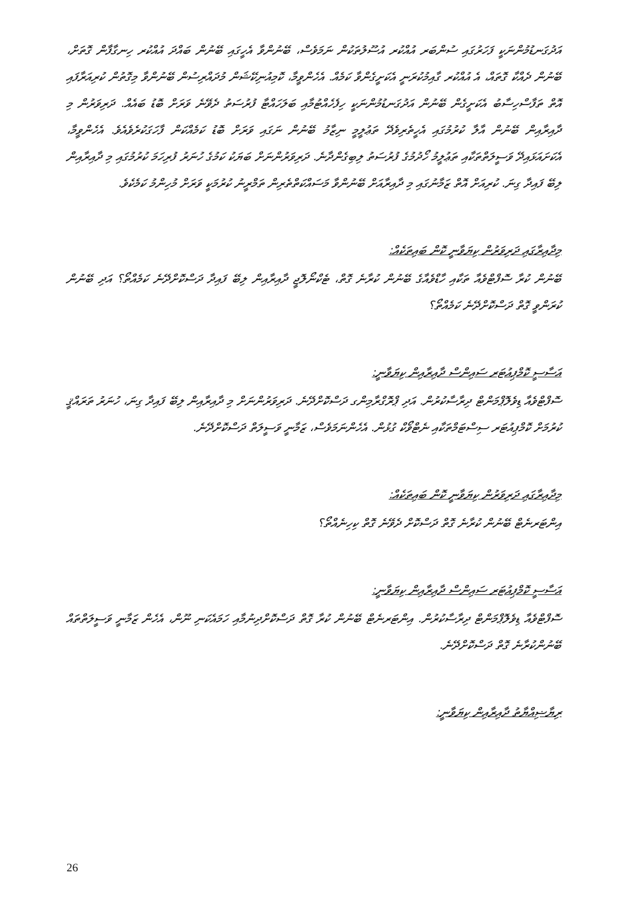އަދުގަނޑުމުންނަކީ ފަހަރުގައި ސުންބަރ އުއްކުރ އުސޫލުތަކުން ނަމަވެސް، ބޭނުންވާ އެހީގައި ބޭނުން ބައްދަ އުއްކުރ ހިނގާފާން ގޮތަށް، ބޭނުން ދެއްކާ ގޮތައް، އެ އުއްކުރ ގާއިމުކުރަނީ އެކަށީގެންވާ ކަމެއް. އެހެންވީމާ، ކޮމިއުނިކޭޝަން މުދައްރިސުން ބޭނުންވާ މިގޮތުން ކުރިއަރާފައި އޮތް ތަފާސްހިސާބު އެކަށީގެން ބޭނުން އަދުގަނޑުމުންނަކީ ހިފެހެއްޓުމާއި ބަލަހައްޓާ ފުރުސަތު ދެވޭނެ ވަރަށް ބޮޑު ބައެއް. ދަރިވަރުން މި ދާއިރާއިން ބޭނުން އާލާ ކުރުމުގައި އެހީތެރިވެދޭ ތަޢުލީމީ ނިޒާމު ބޭނުން ނަގައި ވަރަށް ބޮޑު ކަމެއްކަން ފާހަގަކުރެވެއެވެ. އެހެންވީމާ، އެކަށައަޅައިދޭ ވަސީލަތްތަކާއި ތަޢުލީމު ހޯދުމުގެ ފުރުސަތު ލިބިގެންދާނެ. ދަރިވަރުންނަށް ބަޔަކު ކަމުގެ ހުނަރު ފުރިހަމަ ކުރުމުގައި މި ދާއިރާއިން ލިބޭ ފައިދާ ގިނަ. ކުރިއަށް އޮތް ޒަމާނުގައި މި ދާއިރާއަށް ބޭނުންވާ މަސައްކަތްތެރިން ތަމްރީނު ކުރުމަކީ ވަރަށް މުހިންމު ކަމެކެވެ.
މިދާއިރާގައި ދަރިވަރުން ކިޔަވާނީ ކޮން ބައިތަކެއް:
ބޭނުން ކުރާ ސޮފްޓްވެއާ ތަކާއި ހާޑްވެއާގެ ބޭނުން ކުރާނެ ގޮތް، ޓެކްނޯލޮޖީ ދާއިރާއިން ލިބޭ ފައިދާ ދަސްކޮށްދޭނެ ކަމެއްތޯ؟ އަދި ބޭނުން ކުރަންވީ ގޮތް ދަސްކޮށްދޭނެ ކަމެއްތޯ؟
އަސާސީ ކޮމްޕިއުޓަރ ސައިންސް ދާއިރާއިން ކިޔަވާނީ:
ސޮފްޓްވެއާ ޑިވެލޮޕްމަންޓް ދިރާސާކުރުން. އަދި ޕްރޮގްރާމިންގ ދަސްކޮށްދޭނެ. ދަރިވަރުންނަށް މި ދާއިރާއިން ލިބޭ ފައިދާ ގިނަ، ހުނަރު ތަރައްޤީ ކުރުމަށް ކޮމްޕިއުޓަރ ސިސްޓަމްތަކާއި ނެޓްވޯކް ގުޅުން. އެހެންނަމަވެސް، ޒަމާނީ ވަސީލަތް ދަސްކޮށްދޭނެ.
މިދާއިރާގައި ދަރިވަރުން ކިޔަވާނީ ކޮން ބައިތަކެއް:
އިންޓަރނެޓް ބޭނުން ކުރާނެ ގޮތް ދަސްކޮށް ދެވޭނެ ގޮތް ކިހިނެއްތޯ؟
އަސާސީ ކޮމްޕިއުޓަރ ސައިންސް ދާއިރާއިން ކިޔަވާނީ:
ސޮފްޓްވެއާ ޑިވެލޮޕްމަންޓް ދިރާސާކުރުން. އިންޓަރނެޓް ބޭނުން ކުރާ ގޮތް ދަސްކޮށްދިނުމާއި ހަމައެކަނި ނޫން، އެހެން ޒަމާނީ ވަސީލަތްތައް ބޭނުންކުރާނެ ގޮތް ދަސްކޮށްދޭނެ.
ރިޔާޟިއްޔާތު ދާއިރާއިން ކިޔަވާނީ:
26